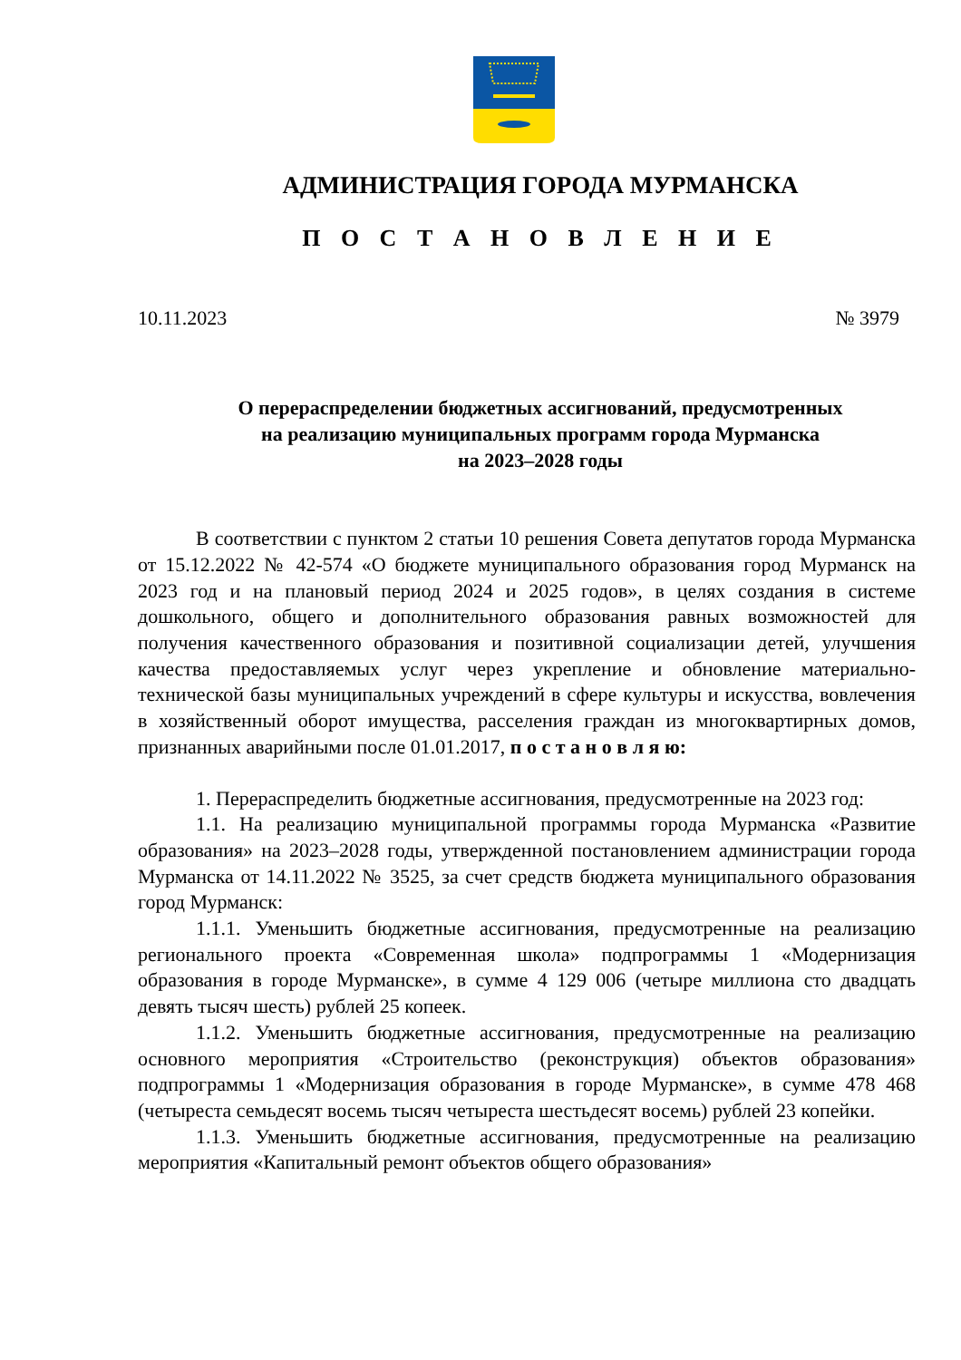АДМИНИСТРАЦИЯ ГОРОДА МУРМАНСКА
П О С Т А Н О В Л Е Н И Е
10.11.2023 № 3979
О перераспределении бюджетных ассигнований, предусмотренных
на реализацию муниципальных программ города Мурманска
на 2023–2028 годы
В соответствии с пунктом 2 статьи 10 решения Совета депутатов города Мурманска от 15.12.2022 № 42-574 «О бюджете муниципального образования город Мурманск на 2023 год и на плановый период 2024 и 2025 годов», в целях создания в системе дошкольного, общего и дополнительного образования равных возможностей для получения качественного образования и позитивной социализации детей, улучшения качества предоставляемых услуг через укрепление и обновление материально-технической базы муниципальных учреждений в сфере культуры и искусства, вовлечения в хозяйственный оборот имущества, расселения граждан из многоквартирных домов, признанных аварийными после 01.01.2017, п о с т а н о в л я ю:
1. Перераспределить бюджетные ассигнования, предусмотренные на 2023 год:
1.1. На реализацию муниципальной программы города Мурманска «Развитие образования» на 2023–2028 годы, утвержденной постановлением администрации города Мурманска от 14.11.2022 № 3525, за счет средств бюджета муниципального образования город Мурманск:
1.1.1. Уменьшить бюджетные ассигнования, предусмотренные на реализацию регионального проекта «Современная школа» подпрограммы 1 «Модернизация образования в городе Мурманске», в сумме 4 129 006 (четыре миллиона сто двадцать девять тысяч шесть) рублей 25 копеек.
1.1.2. Уменьшить бюджетные ассигнования, предусмотренные на реализацию основного мероприятия «Строительство (реконструкция) объектов образования» подпрограммы 1 «Модернизация образования в городе Мурманске», в сумме 478 468 (четыреста семьдесят восемь тысяч четыреста шестьдесят восемь) рублей 23 копейки.
1.1.3. Уменьшить бюджетные ассигнования, предусмотренные на реализацию мероприятия «Капитальный ремонт объектов общего образования»